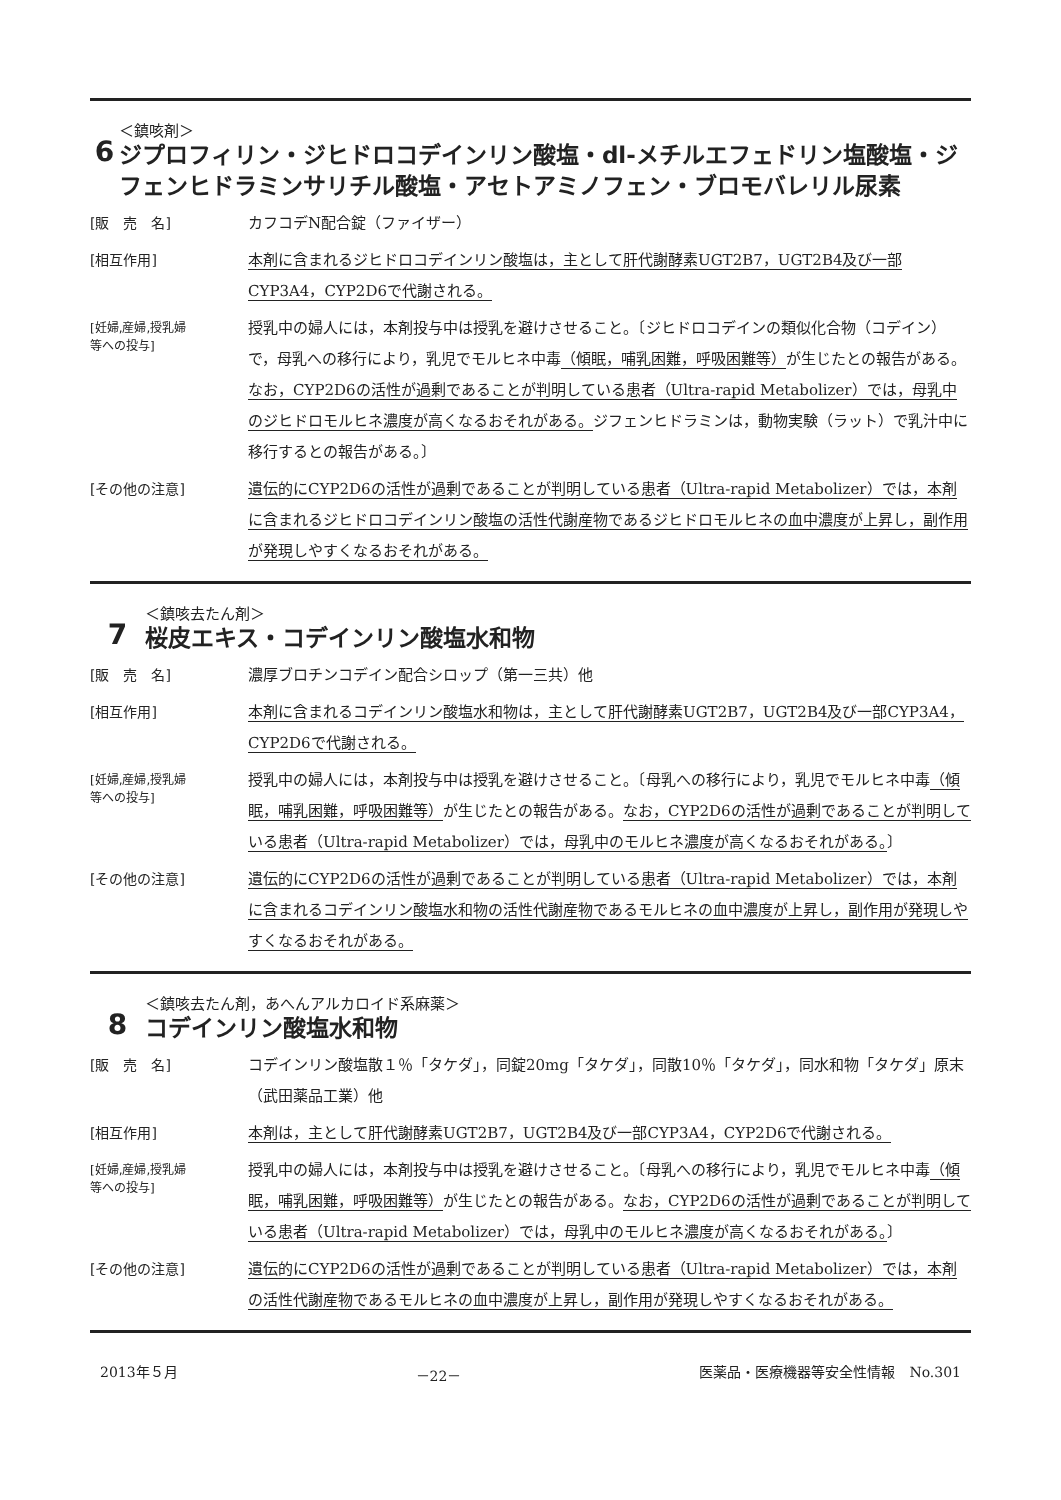6
＜鎮咳剤＞
ジプロフィリン・ジヒドロコデインリン酸塩・dl-メチルエフェドリン塩酸塩・ジフェンヒドラミンサリチル酸塩・アセトアミノフェン・ブロモバレリル尿素
[販　売　名] カフコデN配合錠（ファイザー）
[相互作用] 本剤に含まれるジヒドロコデインリン酸塩は，主として肝代謝酵素UGT2B7，UGT2B4及び一部CYP3A4，CYP2D6で代謝される。
[妊婦,産婦,授乳婦
等への投与]
授乳中の婦人には，本剤投与中は授乳を避けさせること。〔ジヒドロコデインの類似化合物（コデイン）で，母乳への移行により，乳児でモルヒネ中毒（傾眠，哺乳困難，呼吸困難等）が生じたとの報告がある。なお，CYP2D6の活性が過剰であることが判明している患者（Ultra-rapid Metabolizer）では，母乳中のジヒドロモルヒネ濃度が高くなるおそれがある。ジフェンヒドラミンは，動物実験（ラット）で乳汁中に移行するとの報告がある。〕
[その他の注意] 遺伝的にCYP2D6の活性が過剰であることが判明している患者（Ultra-rapid Metabolizer）では，本剤に含まれるジヒドロコデインリン酸塩の活性代謝産物であるジヒドロモルヒネの血中濃度が上昇し，副作用が発現しやすくなるおそれがある。
7
＜鎮咳去たん剤＞
桜皮エキス・コデインリン酸塩水和物
[販　売　名] 濃厚ブロチンコデイン配合シロップ（第一三共）他
[相互作用] 本剤に含まれるコデインリン酸塩水和物は，主として肝代謝酵素UGT2B7，UGT2B4及び一部CYP3A4，CYP2D6で代謝される。
[妊婦,産婦,授乳婦
等への投与]
授乳中の婦人には，本剤投与中は授乳を避けさせること。〔母乳への移行により，乳児でモルヒネ中毒（傾眠，哺乳困難，呼吸困難等）が生じたとの報告がある。なお，CYP2D6の活性が過剰であることが判明している患者（Ultra-rapid Metabolizer）では，母乳中のモルヒネ濃度が高くなるおそれがある。〕
[その他の注意] 遺伝的にCYP2D6の活性が過剰であることが判明している患者（Ultra-rapid Metabolizer）では，本剤に含まれるコデインリン酸塩水和物の活性代謝産物であるモルヒネの血中濃度が上昇し，副作用が発現しやすくなるおそれがある。
8
＜鎮咳去たん剤，あへんアルカロイド系麻薬＞
コデインリン酸塩水和物
[販　売　名] コデインリン酸塩散１％「タケダ」，同錠20mg「タケダ」，同散10％「タケダ」，同水和物「タケダ」原末（武田薬品工業）他
[相互作用] 本剤は，主として肝代謝酵素UGT2B7，UGT2B4及び一部CYP3A4，CYP2D6で代謝される。
[妊婦,産婦,授乳婦
等への投与]
授乳中の婦人には，本剤投与中は授乳を避けさせること。〔母乳への移行により，乳児でモルヒネ中毒（傾眠，哺乳困難，呼吸困難等）が生じたとの報告がある。なお，CYP2D6の活性が過剰であることが判明している患者（Ultra-rapid Metabolizer）では，母乳中のモルヒネ濃度が高くなるおそれがある。〕
[その他の注意] 遺伝的にCYP2D6の活性が過剰であることが判明している患者（Ultra-rapid Metabolizer）では，本剤の活性代謝産物であるモルヒネの血中濃度が上昇し，副作用が発現しやすくなるおそれがある。
2013年５月 －22－ 医薬品・医療機器等安全性情報　No.301